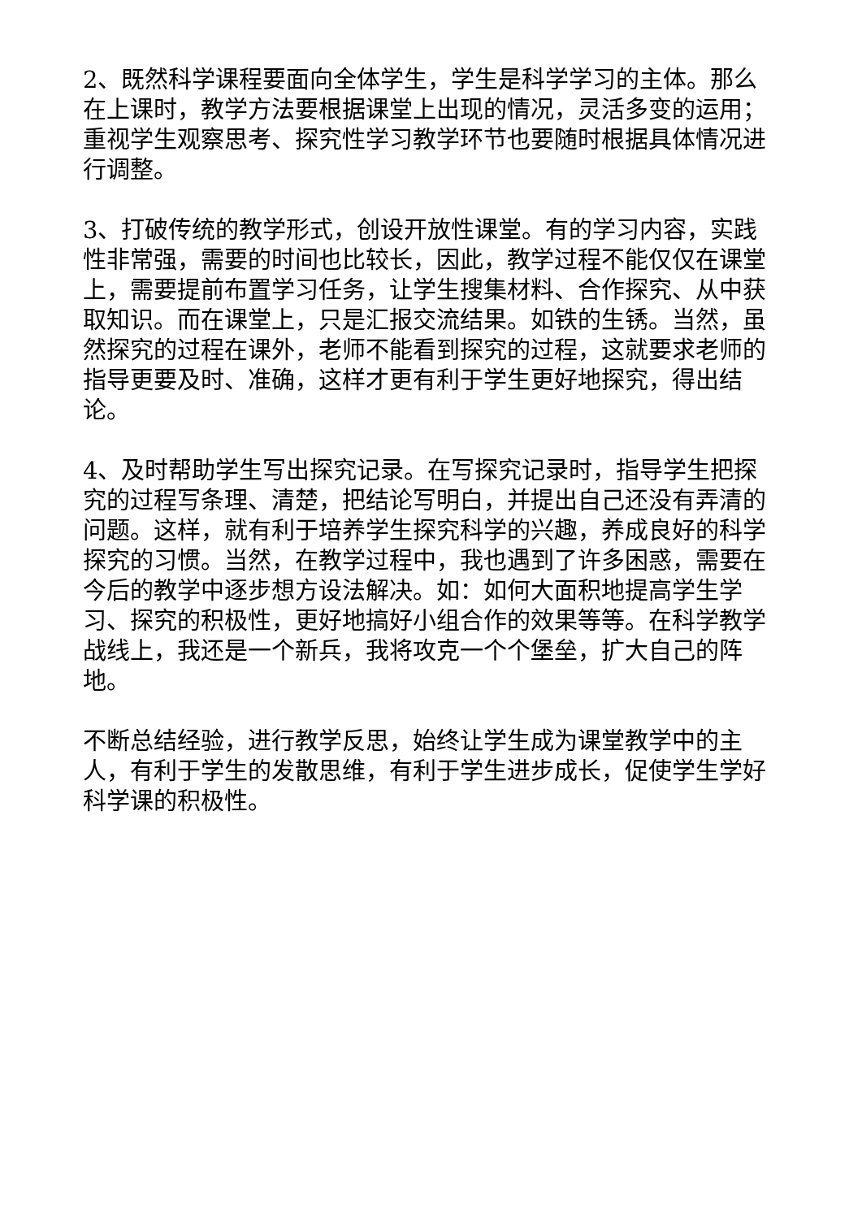2、既然科学课程要面向全体学生，学生是科学学习的主体。那么在上课时，教学方法要根据课堂上出现的情况，灵活多变的运用；重视学生观察思考、探究性学习教学环节也要随时根据具体情况进行调整。
3、打破传统的教学形式，创设开放性课堂。有的学习内容，实践性非常强，需要的时间也比较长，因此，教学过程不能仅仅在课堂上，需要提前布置学习任务，让学生搜集材料、合作探究、从中获取知识。而在课堂上，只是汇报交流结果。如铁的生锈。当然，虽然探究的过程在课外，老师不能看到探究的过程，这就要求老师的指导更要及时、准确，这样才更有利于学生更好地探究，得出结论。
4、及时帮助学生写出探究记录。在写探究记录时，指导学生把探究的过程写条理、清楚，把结论写明白，并提出自己还没有弄清的问题。这样，就有利于培养学生探究科学的兴趣，养成良好的科学探究的习惯。当然，在教学过程中，我也遇到了许多困惑，需要在今后的教学中逐步想方设法解决。如：如何大面积地提高学生学习、探究的积极性，更好地搞好小组合作的效果等等。在科学教学战线上，我还是一个新兵，我将攻克一个个堡垒，扩大自己的阵地。
不断总结经验，进行教学反思，始终让学生成为课堂教学中的主人，有利于学生的发散思维，有利于学生进步成长，促使学生学好科学课的积极性。